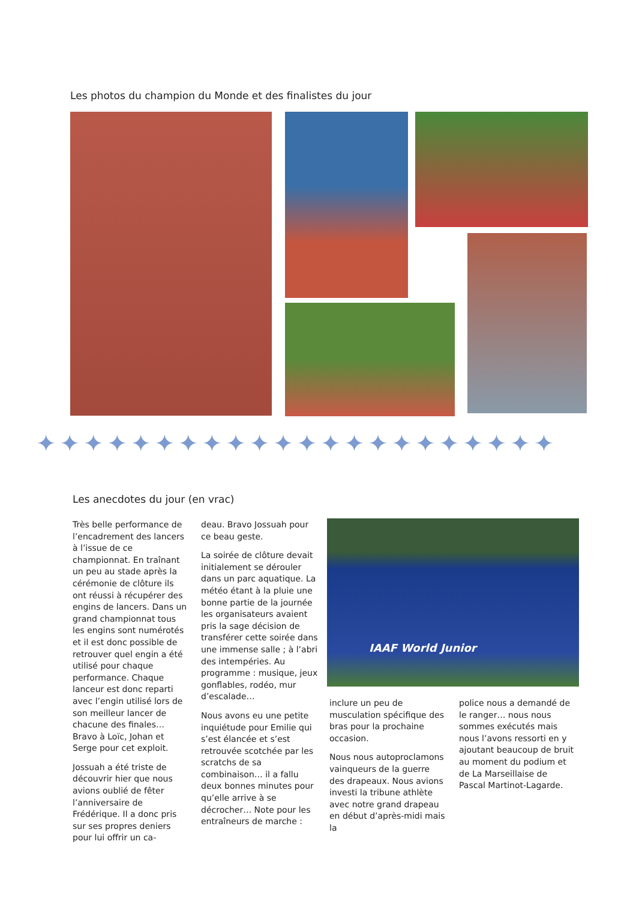Les photos du champion du Monde et des finalistes du jour
✦✦✦✦✦✦✦✦✦✦✦✦✦✦✦✦✦✦✦✦✦✦
Les anecdotes du jour (en vrac)
Très belle performance de l’encadrement des lancers à l’issue de ce championnat. En traînant un peu au stade après la cérémonie de clôture ils ont réussi à récupérer des engins de lancers. Dans un grand championnat tous les engins sont numérotés et il est donc possible de retrouver quel engin a été utilisé pour chaque performance. Chaque lanceur est donc reparti avec l’engin utilisé lors de son meilleur lancer de chacune des finales… Bravo à Loïc, Johan et Serge pour cet exploit.
Jossuah a été triste de découvrir hier que nous avions oublié de fêter l’anniversaire de Frédérique. Il a donc pris sur ses propres deniers pour lui offrir un ca-
deau. Bravo Jossuah pour ce beau geste.
La soirée de clôture devait initialement se dérouler dans un parc aquatique. La météo étant à la pluie une bonne partie de la journée les organisateurs avaient pris la sage décision de transférer cette soirée dans une immense salle ; à l’abri des intempéries. Au programme : musique, jeux gonflables, rodéo, mur d’escalade…
Nous avons eu une petite inquiétude pour Emilie qui s’est élancée et s’est retrouvée scotchée par les scratchs de sa combinaison… il a fallu deux bonnes minutes pour qu’elle arrive à se décrocher… Note pour les entraîneurs de marche :
IAAF World Junior
inclure un peu de musculation spécifique des bras pour la prochaine occasion.
Nous nous autoproclamons vainqueurs de la guerre des drapeaux. Nous avions investi la tribune athlète avec notre grand drapeau en début d’après-midi mais la
police nous a demandé de le ranger… nous nous sommes exécutés mais nous l’avons ressorti en y ajoutant beaucoup de bruit au moment du podium et de La Marseillaise de Pascal Martinot-Lagarde.